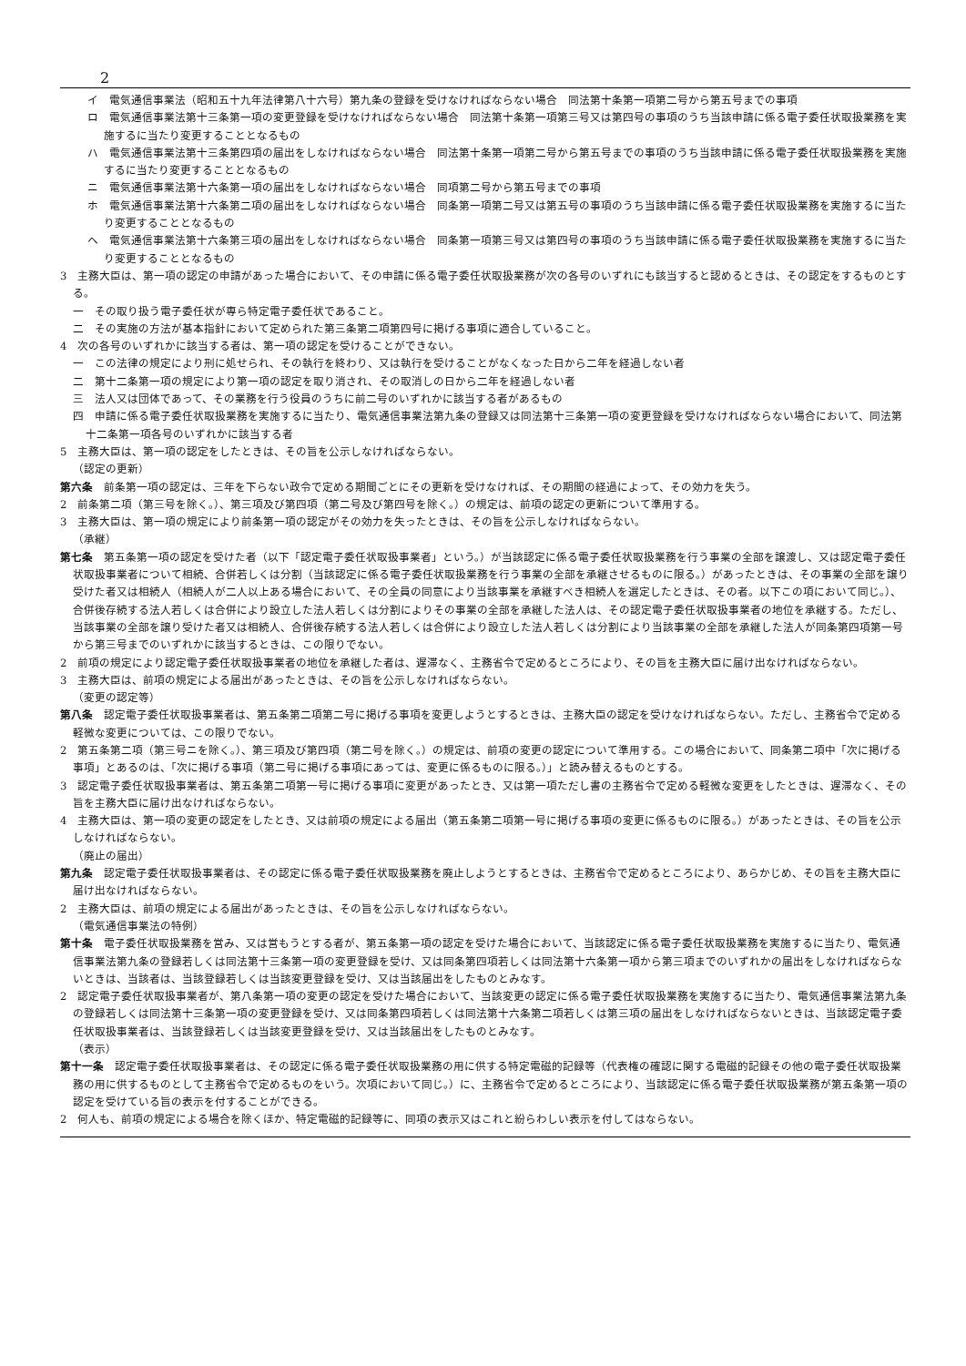2
イ　電気通信事業法（昭和五十九年法律第八十六号）第九条の登録を受けなければならない場合　同法第十条第一項第二号から第五号までの事項
ロ　電気通信事業法第十三条第一項の変更登録を受けなければならない場合　同法第十条第一項第三号又は第四号の事項のうち当該申請に係る電子委任状取扱業務を実施するに当たり変更することとなるもの
ハ　電気通信事業法第十三条第四項の届出をしなければならない場合　同法第十条第一項第二号から第五号までの事項のうち当該申請に係る電子委任状取扱業務を実施するに当たり変更することとなるもの
ニ　電気通信事業法第十六条第一項の届出をしなければならない場合　同項第二号から第五号までの事項
ホ　電気通信事業法第十六条第二項の届出をしなければならない場合　同条第一項第二号又は第五号の事項のうち当該申請に係る電子委任状取扱業務を実施するに当たり変更することとなるもの
ヘ　電気通信事業法第十六条第三項の届出をしなければならない場合　同条第一項第三号又は第四号の事項のうち当該申請に係る電子委任状取扱業務を実施するに当たり変更することとなるもの
3　主務大臣は、第一項の認定の申請があった場合において、その申請に係る電子委任状取扱業務が次の各号のいずれにも該当すると認めるときは、その認定をするものとする。
一　その取り扱う電子委任状が専ら特定電子委任状であること。
二　その実施の方法が基本指針において定められた第三条第二項第四号に掲げる事項に適合していること。
4　次の各号のいずれかに該当する者は、第一項の認定を受けることができない。
一　この法律の規定により刑に処せられ、その執行を終わり、又は執行を受けることがなくなった日から二年を経過しない者
二　第十二条第一項の規定により第一項の認定を取り消され、その取消しの日から二年を経過しない者
三　法人又は団体であって、その業務を行う役員のうちに前二号のいずれかに該当する者があるもの
四　申請に係る電子委任状取扱業務を実施するに当たり、電気通信事業法第九条の登録又は同法第十三条第一項の変更登録を受けなければならない場合において、同法第十二条第一項各号のいずれかに該当する者
5　主務大臣は、第一項の認定をしたときは、その旨を公示しなければならない。
（認定の更新）
第六条　前条第一項の認定は、三年を下らない政令で定める期間ごとにその更新を受けなければ、その期間の経過によって、その効力を失う。
2　前条第二項（第三号を除く。）、第三項及び第四項（第二号及び第四号を除く。）の規定は、前項の認定の更新について準用する。
3　主務大臣は、第一項の規定により前条第一項の認定がその効力を失ったときは、その旨を公示しなければならない。
（承継）
第七条　第五条第一項の認定を受けた者（以下「認定電子委任状取扱事業者」という。）が当該認定に係る電子委任状取扱業務を行う事業の全部を譲渡し、又は認定電子委任状取扱事業者について相続、合併若しくは分割（当該認定に係る電子委任状取扱業務を行う事業の全部を承継させるものに限る。）があったときは、その事業の全部を譲り受けた者又は相続人（相続人が二人以上ある場合において、その全員の同意により当該事業を承継すべき相続人を選定したときは、その者。以下この項において同じ。）、合併後存続する法人若しくは合併により設立した法人若しくは分割によりその事業の全部を承継した法人は、その認定電子委任状取扱事業者の地位を承継する。ただし、当該事業の全部を譲り受けた者又は相続人、合併後存続する法人若しくは合併により設立した法人若しくは分割により当該事業の全部を承継した法人が同条第四項第一号から第三号までのいずれかに該当するときは、この限りでない。
2　前項の規定により認定電子委任状取扱事業者の地位を承継した者は、遅滞なく、主務省令で定めるところにより、その旨を主務大臣に届け出なければならない。
3　主務大臣は、前項の規定による届出があったときは、その旨を公示しなければならない。
（変更の認定等）
第八条　認定電子委任状取扱事業者は、第五条第二項第二号に掲げる事項を変更しようとするときは、主務大臣の認定を受けなければならない。ただし、主務省令で定める軽微な変更については、この限りでない。
2　第五条第二項（第三号ニを除く。）、第三項及び第四項（第二号を除く。）の規定は、前項の変更の認定について準用する。この場合において、同条第二項中「次に掲げる事項」とあるのは、「次に掲げる事項（第二号に掲げる事項にあっては、変更に係るものに限る。）」と読み替えるものとする。
3　認定電子委任状取扱事業者は、第五条第二項第一号に掲げる事項に変更があったとき、又は第一項ただし書の主務省令で定める軽微な変更をしたときは、遅滞なく、その旨を主務大臣に届け出なければならない。
4　主務大臣は、第一項の変更の認定をしたとき、又は前項の規定による届出（第五条第二項第一号に掲げる事項の変更に係るものに限る。）があったときは、その旨を公示しなければならない。
（廃止の届出）
第九条　認定電子委任状取扱事業者は、その認定に係る電子委任状取扱業務を廃止しようとするときは、主務省令で定めるところにより、あらかじめ、その旨を主務大臣に届け出なければならない。
2　主務大臣は、前項の規定による届出があったときは、その旨を公示しなければならない。
（電気通信事業法の特例）
第十条　電子委任状取扱業務を営み、又は営もうとする者が、第五条第一項の認定を受けた場合において、当該認定に係る電子委任状取扱業務を実施するに当たり、電気通信事業法第九条の登録若しくは同法第十三条第一項の変更登録を受け、又は同条第四項若しくは同法第十六条第一項から第三項までのいずれかの届出をしなければならないときは、当該者は、当該登録若しくは当該変更登録を受け、又は当該届出をしたものとみなす。
2　認定電子委任状取扱事業者が、第八条第一項の変更の認定を受けた場合において、当該変更の認定に係る電子委任状取扱業務を実施するに当たり、電気通信事業法第九条の登録若しくは同法第十三条第一項の変更登録を受け、又は同条第四項若しくは同法第十六条第二項若しくは第三項の届出をしなければならないときは、当該認定電子委任状取扱事業者は、当該登録若しくは当該変更登録を受け、又は当該届出をしたものとみなす。
（表示）
第十一条　認定電子委任状取扱事業者は、その認定に係る電子委任状取扱業務の用に供する特定電磁的記録等（代表権の確認に関する電磁的記録その他の電子委任状取扱業務の用に供するものとして主務省令で定めるものをいう。次項において同じ。）に、主務省令で定めるところにより、当該認定に係る電子委任状取扱業務が第五条第一項の認定を受けている旨の表示を付することができる。
2　何人も、前項の規定による場合を除くほか、特定電磁的記録等に、同項の表示又はこれと紛らわしい表示を付してはならない。